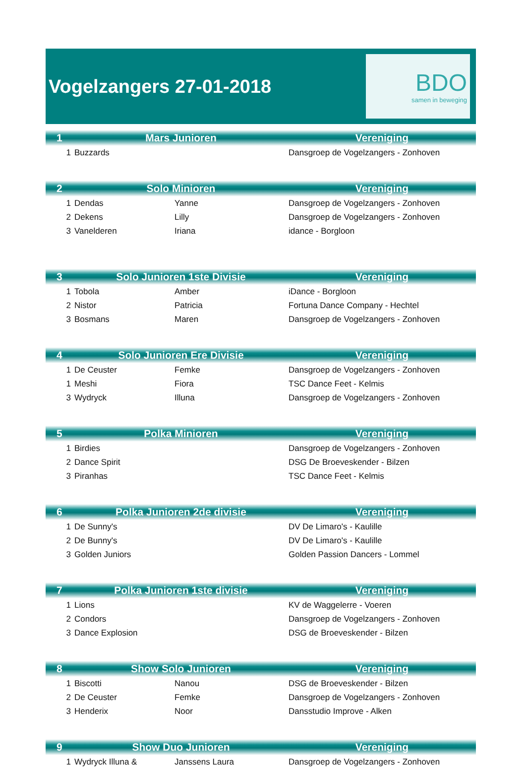Vogelzangers 27-01-2018
BDO
samen in beweging
| 1 | Mars Junioren | | Vereniging |
| --- | --- | --- | --- |
| 1 | Buzzards | | Dansgroep de Vogelzangers - Zonhoven |
| 2 | Solo Minioren | | Vereniging |
| 1 | Dendas | Yanne | Dansgroep de Vogelzangers - Zonhoven |
| 2 | Dekens | Lilly | Dansgroep de Vogelzangers - Zonhoven |
| 3 | Vanelderen | Iriana | idance - Borgloon |
| 3 | Solo Junioren 1ste Divisie | | Vereniging |
| 1 | Tobola | Amber | iDance - Borgloon |
| 2 | Nistor | Patricia | Fortuna Dance Company - Hechtel |
| 3 | Bosmans | Maren | Dansgroep de Vogelzangers - Zonhoven |
| 4 | Solo Junioren Ere Divisie | | Vereniging |
| 1 | De Ceuster | Femke | Dansgroep de Vogelzangers - Zonhoven |
| 1 | Meshi | Fiora | TSC Dance Feet - Kelmis |
| 3 | Wydryck | Illuna | Dansgroep de Vogelzangers - Zonhoven |
| 5 | Polka Minioren | | Vereniging |
| 1 | Birdies | | Dansgroep de Vogelzangers - Zonhoven |
| 2 | Dance Spirit | | DSG De Broeveskender - Bilzen |
| 3 | Piranhas | | TSC Dance Feet - Kelmis |
| 6 | Polka Junioren 2de divisie | | Vereniging |
| 1 | De Sunny's | | DV De Limaro's - Kaulille |
| 2 | De Bunny's | | DV De Limaro's - Kaulille |
| 3 | Golden Juniors | | Golden Passion Dancers - Lommel |
| 7 | Polka Junioren 1ste divisie | | Vereniging |
| 1 | Lions | | KV de Waggelerre - Voeren |
| 2 | Condors | | Dansgroep de Vogelzangers - Zonhoven |
| 3 | Dance Explosion | | DSG de Broeveskender - Bilzen |
| 8 | Show Solo Junioren | | Vereniging |
| 1 | Biscotti | Nanou | DSG de Broeveskender - Bilzen |
| 2 | De Ceuster | Femke | Dansgroep de Vogelzangers - Zonhoven |
| 3 | Henderix | Noor | Dansstudio Improve - Alken |
| 9 | Show Duo Junioren | | Vereniging |
| 1 | Wydryck Illuna & | Janssens Laura | Dansgroep de Vogelzangers - Zonhoven |